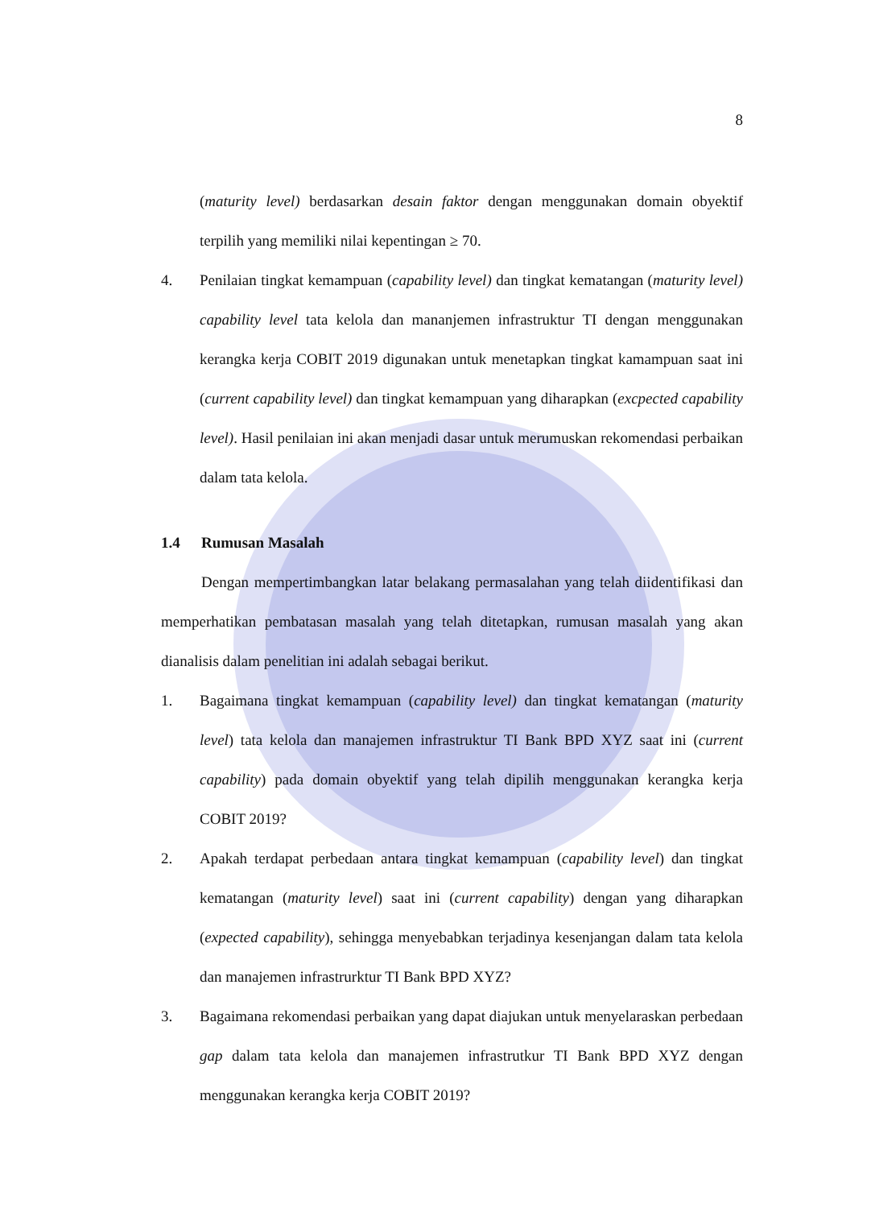8
(maturity level) berdasarkan desain faktor dengan menggunakan domain obyektif terpilih yang memiliki nilai kepentingan ≥ 70.
4. Penilaian tingkat kemampuan (capability level) dan tingkat kematangan (maturity level) capability level tata kelola dan mananjemen infrastruktur TI dengan menggunakan kerangka kerja COBIT 2019 digunakan untuk menetapkan tingkat kamampuan saat ini (current capability level) dan tingkat kemampuan yang diharapkan (excpected capability level). Hasil penilaian ini akan menjadi dasar untuk merumuskan rekomendasi perbaikan dalam tata kelola.
1.4 Rumusan Masalah
Dengan mempertimbangkan latar belakang permasalahan yang telah diidentifikasi dan memperhatikan pembatasan masalah yang telah ditetapkan, rumusan masalah yang akan dianalisis dalam penelitian ini adalah sebagai berikut.
1. Bagaimana tingkat kemampuan (capability level) dan tingkat kematangan (maturity level) tata kelola dan manajemen infrastruktur TI Bank BPD XYZ saat ini (current capability) pada domain obyektif yang telah dipilih menggunakan kerangka kerja COBIT 2019?
2. Apakah terdapat perbedaan antara tingkat kemampuan (capability level) dan tingkat kematangan (maturity level) saat ini (current capability) dengan yang diharapkan (expected capability), sehingga menyebabkan terjadinya kesenjangan dalam tata kelola dan manajemen infrastrurktur TI Bank BPD XYZ?
3. Bagaimana rekomendasi perbaikan yang dapat diajukan untuk menyelaraskan perbedaan gap dalam tata kelola dan manajemen infrastrutkur TI Bank BPD XYZ dengan menggunakan kerangka kerja COBIT 2019?